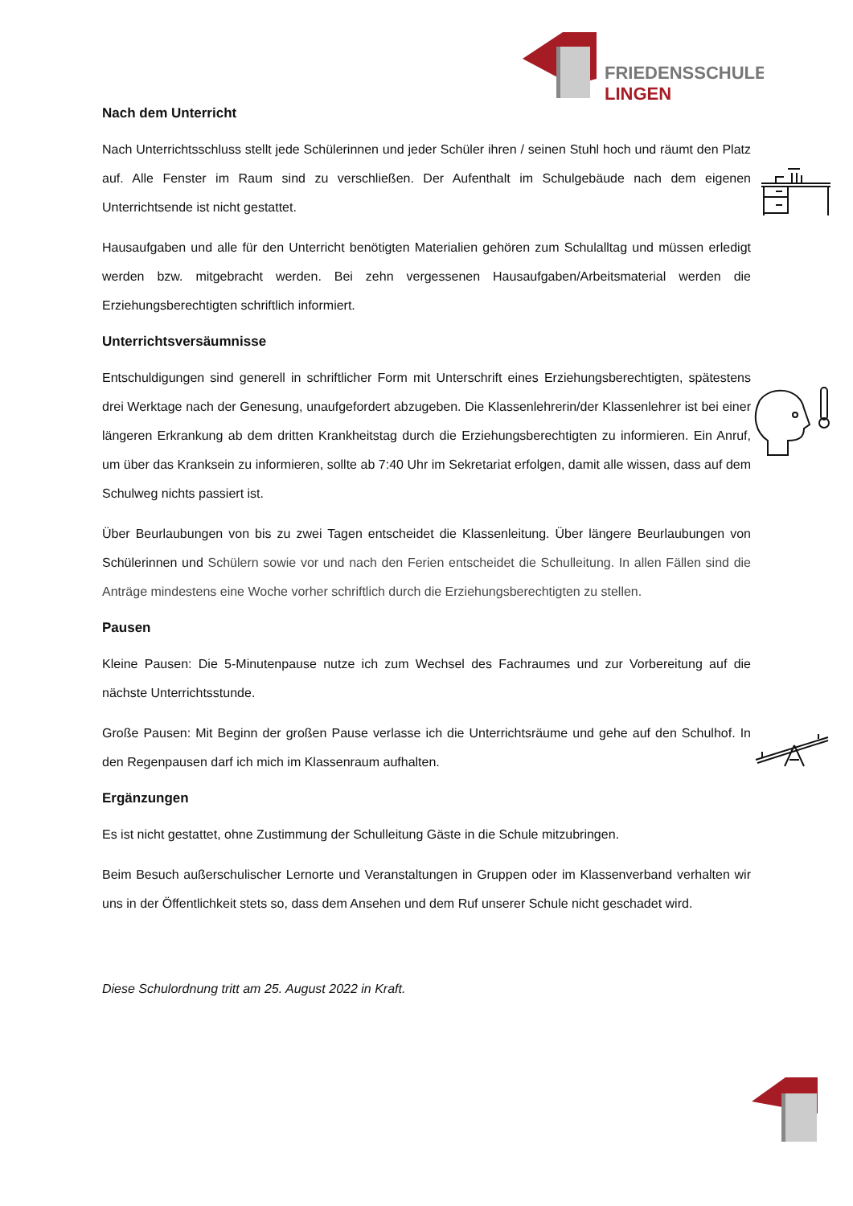FRIEDENSSCHULE
LINGEN
Nach dem Unterricht
Nach Unterrichtsschluss stellt jede Schülerinnen und jeder Schüler ihren / seinen Stuhl hoch und räumt den Platz auf. Alle Fenster im Raum sind zu verschließen. Der Aufenthalt im Schulgebäude nach dem eigenen Unterrichtsende ist nicht gestattet.
Hausaufgaben und alle für den Unterricht benötigten Materialien gehören zum Schulalltag und müssen erledigt werden bzw. mitgebracht werden. Bei zehn vergessenen Hausaufgaben/Arbeitsmaterial werden die Erziehungsberechtigten schriftlich informiert.
Unterrichtsversäumnisse
Entschuldigungen sind generell in schriftlicher Form mit Unterschrift eines Erziehungsberechtigten, spätestens drei Werktage nach der Genesung, unaufgefordert abzugeben. Die Klassenlehrerin/der Klassenlehrer ist bei einer längeren Erkrankung ab dem dritten Krankheitstag durch die Erziehungsberechtigten zu informieren. Ein Anruf, um über das Kranksein zu informieren, sollte ab 7:40 Uhr im Sekretariat erfolgen, damit alle wissen, dass auf dem Schulweg nichts passiert ist.
Über Beurlaubungen von bis zu zwei Tagen entscheidet die Klassenleitung. Über längere Beurlaubungen von Schülerinnen und Schülern sowie vor und nach den Ferien entscheidet die Schulleitung. In allen Fällen sind die Anträge mindestens eine Woche vorher schriftlich durch die Erziehungsberechtigten zu stellen.
Pausen
Kleine Pausen: Die 5-Minutenpause nutze ich zum Wechsel des Fachraumes und zur Vorbereitung auf die nächste Unterrichtsstunde.
Große Pausen: Mit Beginn der großen Pause verlasse ich die Unterrichtsräume und gehe auf den Schulhof. In den Regenpausen darf ich mich im Klassenraum aufhalten.
Ergänzungen
Es ist nicht gestattet, ohne Zustimmung der Schulleitung Gäste in die Schule mitzubringen.
Beim Besuch außerschulischer Lernorte und Veranstaltungen in Gruppen oder im Klassenverband verhalten wir uns in der Öffentlichkeit stets so, dass dem Ansehen und dem Ruf unserer Schule nicht geschadet wird.
Diese Schulordnung tritt am 25. August 2022 in Kraft.